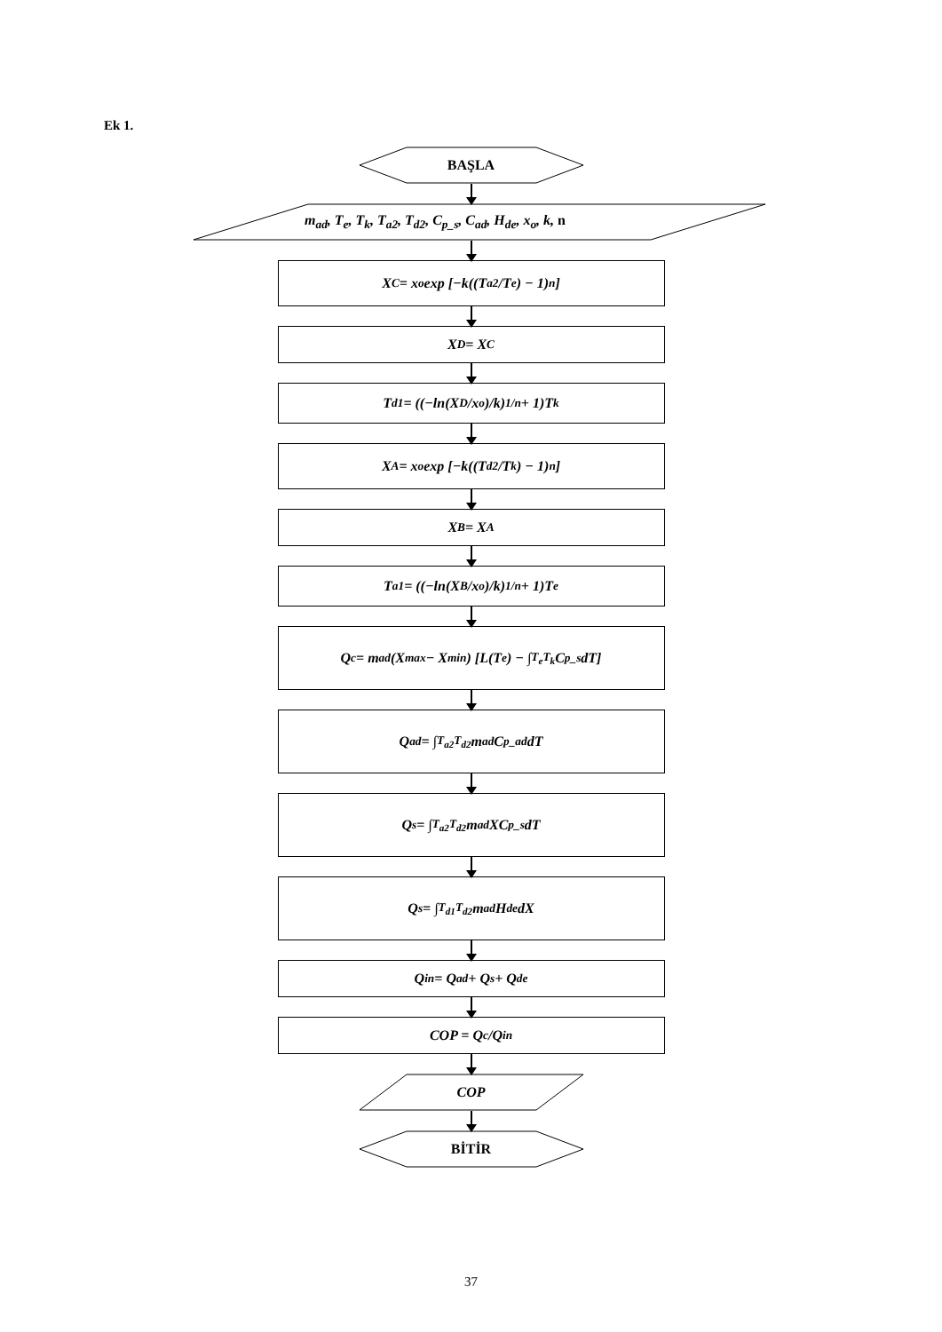Ek 1.
BAŞLA
m<sub>ad</sub>, T<sub>e</sub>, T<sub>k</sub>, T<sub>a2</sub>, T<sub>d2</sub>, C<sub>p_s</sub>, C<sub>ad</sub>, H<sub>de</sub>, x<sub>o</sub>, k, n
X<sub>C</sub> = x<sub>o</sub>exp [−k((T<sub>a2</sub>/T<sub>e</sub>) − 1)<sup>n</sup>]
X<sub>D</sub> = X<sub>C</sub>
T<sub>d1</sub> = ((−ln(X<sub>D</sub>/x<sub>o</sub>)/k)<sup>1/n</sup> + 1)T<sub>k</sub>
X<sub>A</sub> = x<sub>o</sub>exp [−k((T<sub>d2</sub>/T<sub>k</sub>) − 1)<sup>n</sup>]
X<sub>B</sub> = X<sub>A</sub>
T<sub>a1</sub> = ((−ln(X<sub>B</sub>/x<sub>o</sub>)/k)<sup>1/n</sup> + 1)T<sub>e</sub>
Q<sub>c</sub> = m<sub>ad</sub>(X<sub>max</sub> − X<sub>min</sub>) [L(T<sub>e</sub>) − ∫<sub>T<sub>e</sub></sub><sup>T<sub>k</sub></sup> C<sub>p_s</sub> dT]
Q<sub>ad</sub> = ∫<sub>T<sub>a2</sub></sub><sup>T<sub>d2</sub></sup> m<sub>ad</sub>C<sub>p_ad</sub> dT
Q<sub>s</sub> = ∫<sub>T<sub>a2</sub></sub><sup>T<sub>d2</sub></sup> m<sub>ad</sub>XC<sub>p_s</sub> dT
Q<sub>s</sub> = ∫<sub>T<sub>d1</sub></sub><sup>T<sub>d2</sub></sup> m<sub>ad</sub>H<sub>de</sub> dX
Q<sub>in</sub> = Q<sub>ad</sub> + Q<sub>s</sub> + Q<sub>de</sub>
COP = Q<sub>c</sub>/Q<sub>in</sub>
COP
BİTİR
37